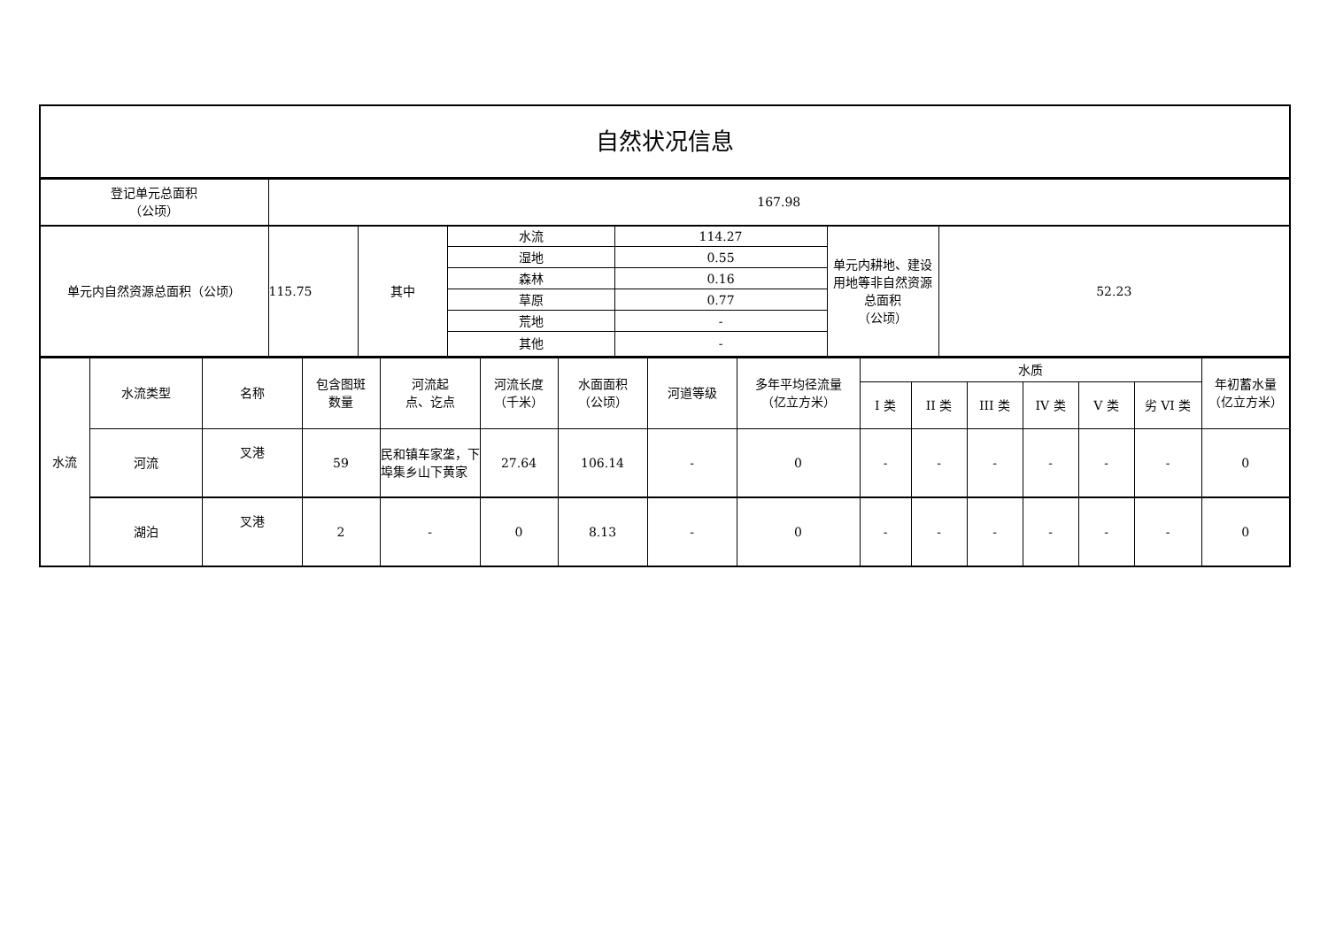| 自然状况信息 |
| 登记单元总面积 （公顷） | 167.98 | | | | | |
| 单元内自然资源总面积（公顷） | 115.75 | 其中 | 水流 | 114.27 | 单元内耕地、建设用地等非自然资源总面积 （公顷） | 52.23 |
| | | | 湿地 | 0.55 | | |
| | | | 森林 | 0.16 | | |
| | | | 草原 | 0.77 | | |
| | | | 荒地 | - | | |
| | | | 其他 | - | | |
| 水流 | 水流类型 | 名称 | 包含图斑 数量 | 河流起 点、讫点 | 河流长度 （千米） | 水面面积 （公顷） | 河道等级 | 多年平均径流量 （亿立方米） | 水质 | | | | | | 年初蓄水量 （亿立方米） |
| | | | | | | | | | I 类 | II 类 | III 类 | IV 类 | V 类 | 劣 VI 类 | |
| | 河流 | 叉港 | 59 | 民和镇车家垄，下埠集乡山下黄家 | 27.64 | 106.14 | - | 0 | - | - | - | - | - | - | 0 |
| | 湖泊 | 叉港 | 2 | - | 0 | 8.13 | - | 0 | - | - | - | - | - | - | 0 |